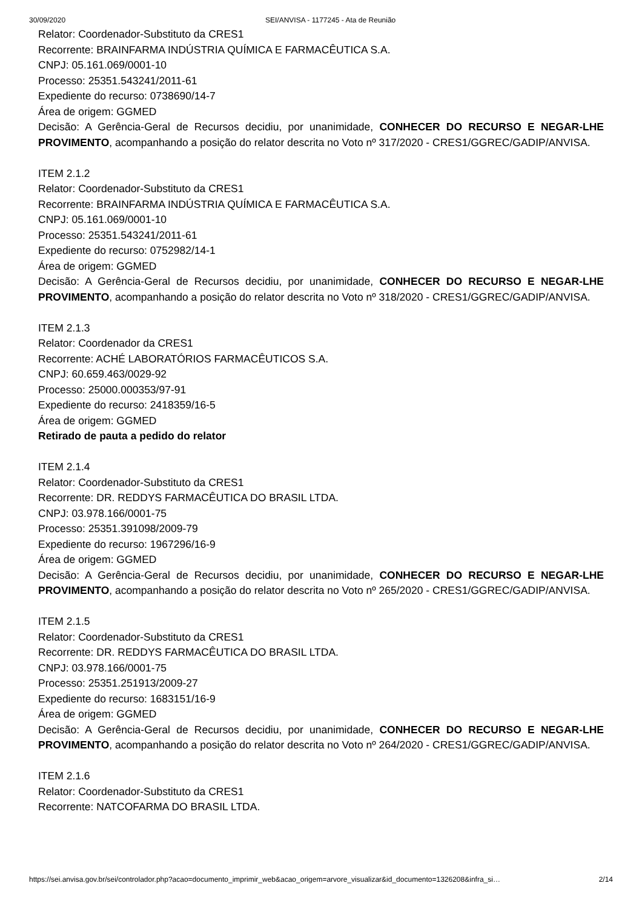30/09/2020 SEI/ANVISA - 1177245 - Ata de Reunião
Relator: Coordenador-Substituto da CRES1
Recorrente: BRAINFARMA INDÚSTRIA QUÍMICA E FARMACÊUTICA S.A.
CNPJ: 05.161.069/0001-10
Processo: 25351.543241/2011-61
Expediente do recurso: 0738690/14-7
Área de origem: GGMED
Decisão: A Gerência-Geral de Recursos decidiu, por unanimidade, CONHECER DO RECURSO E NEGAR-LHE PROVIMENTO, acompanhando a posição do relator descrita no Voto nº 317/2020 - CRES1/GGREC/GADIP/ANVISA.
ITEM 2.1.2
Relator: Coordenador-Substituto da CRES1
Recorrente: BRAINFARMA INDÚSTRIA QUÍMICA E FARMACÊUTICA S.A.
CNPJ: 05.161.069/0001-10
Processo: 25351.543241/2011-61
Expediente do recurso: 0752982/14-1
Área de origem: GGMED
Decisão: A Gerência-Geral de Recursos decidiu, por unanimidade, CONHECER DO RECURSO E NEGAR-LHE PROVIMENTO, acompanhando a posição do relator descrita no Voto nº 318/2020 - CRES1/GGREC/GADIP/ANVISA.
ITEM 2.1.3
Relator: Coordenador da CRES1
Recorrente: ACHÉ LABORATÓRIOS FARMACÊUTICOS S.A.
CNPJ: 60.659.463/0029-92
Processo: 25000.000353/97-91
Expediente do recurso: 2418359/16-5
Área de origem: GGMED
Retirado de pauta a pedido do relator
ITEM 2.1.4
Relator: Coordenador-Substituto da CRES1
Recorrente: DR. REDDYS FARMACÊUTICA DO BRASIL LTDA.
CNPJ: 03.978.166/0001-75
Processo: 25351.391098/2009-79
Expediente do recurso: 1967296/16-9
Área de origem: GGMED
Decisão: A Gerência-Geral de Recursos decidiu, por unanimidade, CONHECER DO RECURSO E NEGAR-LHE PROVIMENTO, acompanhando a posição do relator descrita no Voto nº 265/2020 - CRES1/GGREC/GADIP/ANVISA.
ITEM 2.1.5
Relator: Coordenador-Substituto da CRES1
Recorrente: DR. REDDYS FARMACÊUTICA DO BRASIL LTDA.
CNPJ: 03.978.166/0001-75
Processo: 25351.251913/2009-27
Expediente do recurso: 1683151/16-9
Área de origem: GGMED
Decisão: A Gerência-Geral de Recursos decidiu, por unanimidade, CONHECER DO RECURSO E NEGAR-LHE PROVIMENTO, acompanhando a posição do relator descrita no Voto nº 264/2020 - CRES1/GGREC/GADIP/ANVISA.
ITEM 2.1.6
Relator: Coordenador-Substituto da CRES1
Recorrente: NATCOFARMA DO BRASIL LTDA.
https://sei.anvisa.gov.br/sei/controlador.php?acao=documento_imprimir_web&acao_origem=arvore_visualizar&id_documento=1326208&infra_si… 2/14